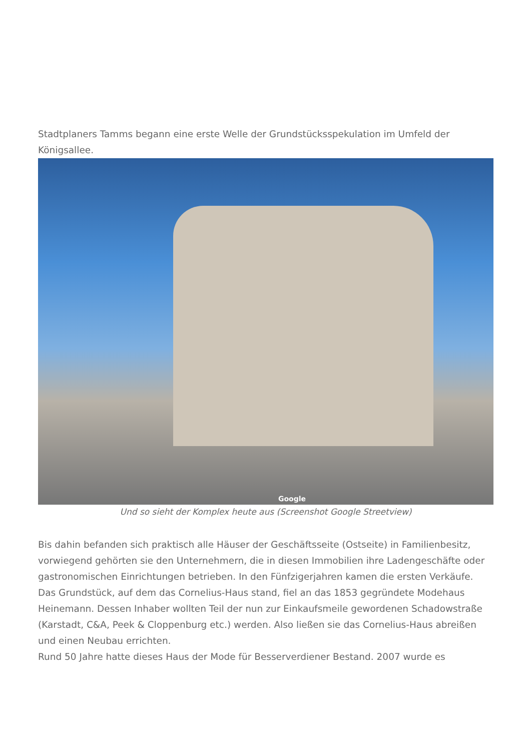Stadtplaners Tamms begann eine erste Welle der Grundstücksspekulation im Umfeld der Königsallee.
Google
Und so sieht der Komplex heute aus (Screenshot Google Streetview)
Bis dahin befanden sich praktisch alle Häuser der Geschäftsseite (Ostseite) in Familienbesitz, vorwiegend gehörten sie den Unternehmern, die in diesen Immobilien ihre Ladengeschäfte oder gastronomischen Einrichtungen betrieben. In den Fünfzigerjahren kamen die ersten Verkäufe. Das Grundstück, auf dem das Cornelius-Haus stand, fiel an das 1853 gegründete Modehaus Heinemann. Dessen Inhaber wollten Teil der nun zur Einkaufsmeile gewordenen Schadowstraße (Karstadt, C&A, Peek & Cloppenburg etc.) werden. Also ließen sie das Cornelius-Haus abreißen und einen Neubau errichten.
Rund 50 Jahre hatte dieses Haus der Mode für Besserverdiener Bestand. 2007 wurde es